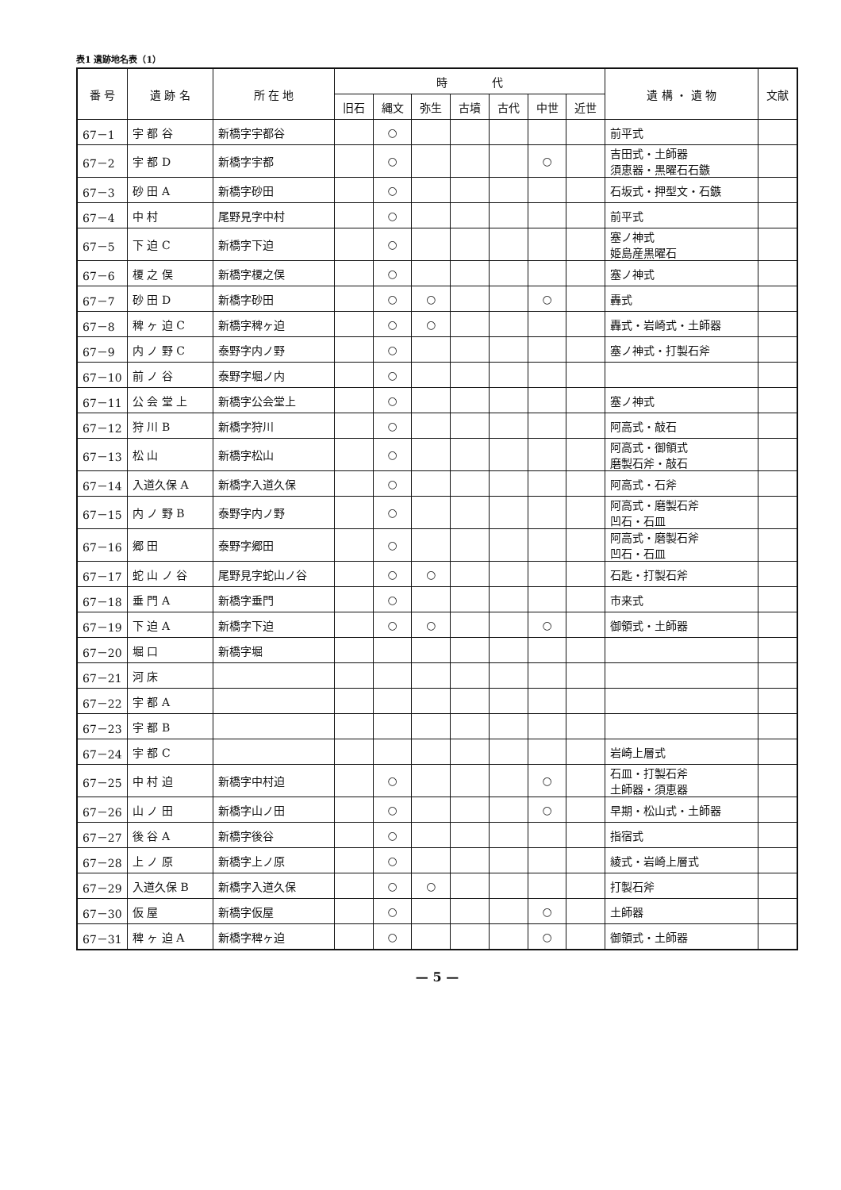表1 遺跡地名表（1）
| 番 号 | 遺 跡 名 | 所 在 地 | 時 代 | | | | | | | 遺 構 ・ 遺 物 | 文献 |
| --- | --- | --- | --- | --- | --- | --- | --- | --- | --- | --- | --- |
| | | | 旧石 | 縄文 | 弥生 | 古墳 | 古代 | 中世 | 近世 | | |
| 67－1 | 宇 都 谷 | 新橋字宇都谷 | | ○ | | | | | | 前平式 | |
| 67－2 | 宇 都 D | 新橋字宇都 | | ○ | | | | ○ | | 吉田式・土師器 須恵器・黒曜石石鏃 | |
| 67－3 | 砂 田 A | 新橋字砂田 | | ○ | | | | | | 石坂式・押型文・石鏃 | |
| 67－4 | 中 村 | 尾野見字中村 | | ○ | | | | | | 前平式 | |
| 67－5 | 下 迫 C | 新橋字下迫 | | ○ | | | | | | 塞ノ神式 姫島産黒曜石 | |
| 67－6 | 榎 之 俣 | 新橋字榎之俣 | | ○ | | | | | | 塞ノ神式 | |
| 67－7 | 砂 田 D | 新橋字砂田 | | ○ | ○ | | | ○ | | 轟式 | |
| 67－8 | 稗 ヶ 迫 C | 新橋字稗ヶ迫 | | ○ | ○ | | | | | 轟式・岩崎式・土師器 | |
| 67－9 | 内 ノ 野 C | 泰野字内ノ野 | | ○ | | | | | | 塞ノ神式・打製石斧 | |
| 67－10 | 前 ノ 谷 | 泰野字堀ノ内 | | ○ | | | | | | | |
| 67－11 | 公 会 堂 上 | 新橋字公会堂上 | | ○ | | | | | | 塞ノ神式 | |
| 67－12 | 狩 川 B | 新橋字狩川 | | ○ | | | | | | 阿高式・敲石 | |
| 67－13 | 松 山 | 新橋字松山 | | ○ | | | | | | 阿高式・御領式 磨製石斧・敲石 | |
| 67－14 | 入道久保 A | 新橋字入道久保 | | ○ | | | | | | 阿高式・石斧 | |
| 67－15 | 内 ノ 野 B | 泰野字内ノ野 | | ○ | | | | | | 阿高式・磨製石斧 凹石・石皿 | |
| 67－16 | 郷 田 | 泰野字郷田 | | ○ | | | | | | 阿高式・磨製石斧 凹石・石皿 | |
| 67－17 | 蛇 山 ノ 谷 | 尾野見字蛇山ノ谷 | | ○ | ○ | | | | | 石匙・打製石斧 | |
| 67－18 | 垂 門 A | 新橋字垂門 | | ○ | | | | | | 市来式 | |
| 67－19 | 下 迫 A | 新橋字下迫 | | ○ | ○ | | | ○ | | 御領式・土師器 | |
| 67－20 | 堀 口 | 新橋字堀 | | | | | | | | | |
| 67－21 | 河 床 | | | | | | | | | | |
| 67－22 | 宇 都 A | | | | | | | | | | |
| 67－23 | 宇 都 B | | | | | | | | | | |
| 67－24 | 宇 都 C | | | | | | | | | 岩崎上層式 | |
| 67－25 | 中 村 迫 | 新橋字中村迫 | | ○ | | | | ○ | | 石皿・打製石斧 土師器・須恵器 | |
| 67－26 | 山 ノ 田 | 新橋字山ノ田 | | ○ | | | | ○ | | 早期・松山式・土師器 | |
| 67－27 | 後 谷 A | 新橋字後谷 | | ○ | | | | | | 指宿式 | |
| 67－28 | 上 ノ 原 | 新橋字上ノ原 | | ○ | | | | | | 綾式・岩崎上層式 | |
| 67－29 | 入道久保 B | 新橋字入道久保 | | ○ | ○ | | | | | 打製石斧 | |
| 67－30 | 仮 屋 | 新橋字仮屋 | | ○ | | | | ○ | | 土師器 | |
| 67－31 | 稗 ヶ 迫 A | 新橋字稗ヶ迫 | | ○ | | | | ○ | | 御領式・土師器 | |
— 5 —